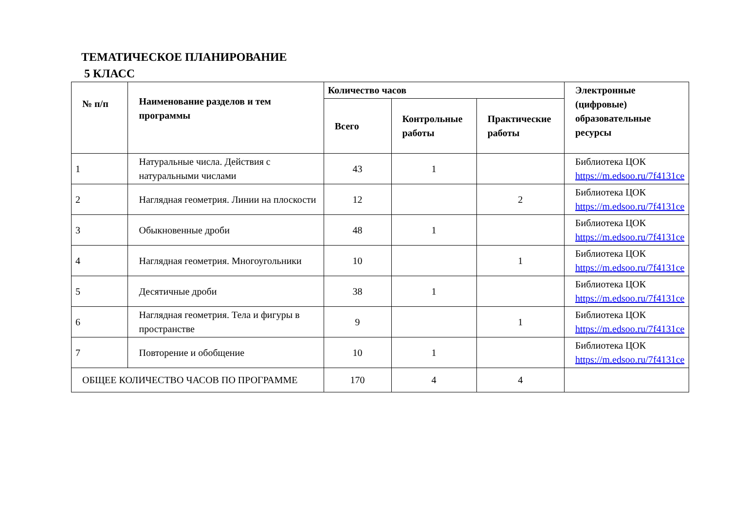ТЕМАТИЧЕСКОЕ ПЛАНИРОВАНИЕ
5 КЛАСС
| № п/п | Наименование разделов и тем программы | Количество часов | | | Электронные (цифровые) образовательные ресурсы |
| --- | --- | --- | --- | --- | --- |
| | | Всего | Контрольные работы | Практические работы | |
| 1 | Натуральные числа. Действия с натуральными числами | 43 | 1 | | Библиотека ЦОК https://m.edsoo.ru/7f4131ce |
| 2 | Наглядная геометрия. Линии на плоскости | 12 | | 2 | Библиотека ЦОК https://m.edsoo.ru/7f4131ce |
| 3 | Обыкновенные дроби | 48 | 1 | | Библиотека ЦОК https://m.edsoo.ru/7f4131ce |
| 4 | Наглядная геометрия. Многоугольники | 10 | | 1 | Библиотека ЦОК https://m.edsoo.ru/7f4131ce |
| 5 | Десятичные дроби | 38 | 1 | | Библиотека ЦОК https://m.edsoo.ru/7f4131ce |
| 6 | Наглядная геометрия. Тела и фигуры в пространстве | 9 | | 1 | Библиотека ЦОК https://m.edsoo.ru/7f4131ce |
| 7 | Повторение и обобщение | 10 | 1 | | Библиотека ЦОК https://m.edsoo.ru/7f4131ce |
| ОБЩЕЕ КОЛИЧЕСТВО ЧАСОВ ПО ПРОГРАММЕ | | 170 | 4 | 4 | |